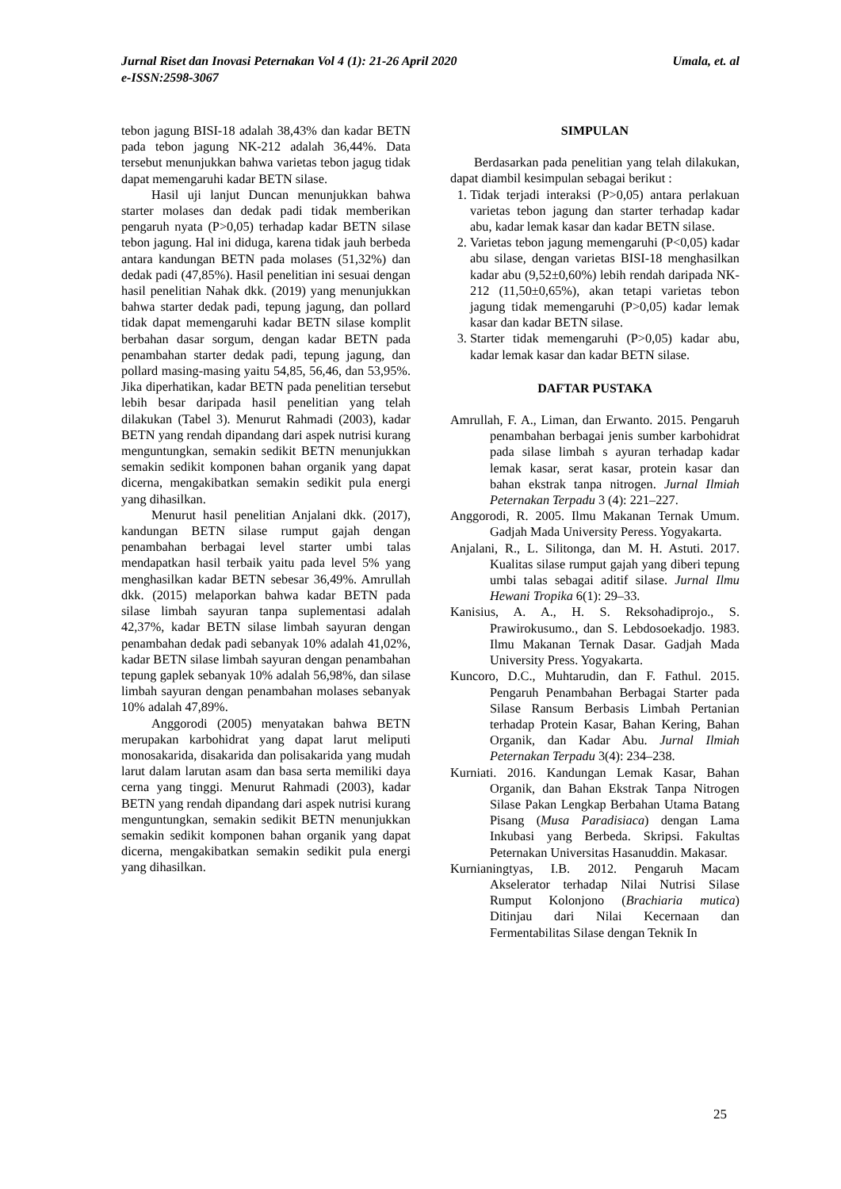Umala, et. al Jurnal Riset dan Inovasi Peternakan Vol 4 (1): 21-26 April 2020
e-ISSN:2598-3067
tebon jagung BISI-18 adalah 38,43% dan kadar BETN pada tebon jagung NK-212 adalah 36,44%. Data tersebut menunjukkan bahwa varietas tebon jagug tidak dapat memengaruhi kadar BETN silase.
Hasil uji lanjut Duncan menunjukkan bahwa starter molases dan dedak padi tidak memberikan pengaruh nyata (P>0,05) terhadap kadar BETN silase tebon jagung. Hal ini diduga, karena tidak jauh berbeda antara kandungan BETN pada molases (51,32%) dan dedak padi (47,85%). Hasil penelitian ini sesuai dengan hasil penelitian Nahak dkk. (2019) yang menunjukkan bahwa starter dedak padi, tepung jagung, dan pollard tidak dapat memengaruhi kadar BETN silase komplit berbahan dasar sorgum, dengan kadar BETN pada penambahan starter dedak padi, tepung jagung, dan pollard masing-masing yaitu 54,85, 56,46, dan 53,95%. Jika diperhatikan, kadar BETN pada penelitian tersebut lebih besar daripada hasil penelitian yang telah dilakukan (Tabel 3). Menurut Rahmadi (2003), kadar BETN yang rendah dipandang dari aspek nutrisi kurang menguntungkan, semakin sedikit BETN menunjukkan semakin sedikit komponen bahan organik yang dapat dicerna, mengakibatkan semakin sedikit pula energi yang dihasilkan.
Menurut hasil penelitian Anjalani dkk. (2017), kandungan BETN silase rumput gajah dengan penambahan berbagai level starter umbi talas mendapatkan hasil terbaik yaitu pada level 5% yang menghasilkan kadar BETN sebesar 36,49%. Amrullah dkk. (2015) melaporkan bahwa kadar BETN pada silase limbah sayuran tanpa suplementasi adalah 42,37%, kadar BETN silase limbah sayuran dengan penambahan dedak padi sebanyak 10% adalah 41,02%, kadar BETN silase limbah sayuran dengan penambahan tepung gaplek sebanyak 10% adalah 56,98%, dan silase limbah sayuran dengan penambahan molases sebanyak 10% adalah 47,89%.
Anggorodi (2005) menyatakan bahwa BETN merupakan karbohidrat yang dapat larut meliputi monosakarida, disakarida dan polisakarida yang mudah larut dalam larutan asam dan basa serta memiliki daya cerna yang tinggi. Menurut Rahmadi (2003), kadar BETN yang rendah dipandang dari aspek nutrisi kurang menguntungkan, semakin sedikit BETN menunjukkan semakin sedikit komponen bahan organik yang dapat dicerna, mengakibatkan semakin sedikit pula energi yang dihasilkan.
SIMPULAN
Berdasarkan pada penelitian yang telah dilakukan, dapat diambil kesimpulan sebagai berikut :
1. Tidak terjadi interaksi (P>0,05) antara perlakuan varietas tebon jagung dan starter terhadap kadar abu, kadar lemak kasar dan kadar BETN silase.
2. Varietas tebon jagung memengaruhi (P<0,05) kadar abu silase, dengan varietas BISI-18 menghasilkan kadar abu (9,52±0,60%) lebih rendah daripada NK-212 (11,50±0,65%), akan tetapi varietas tebon jagung tidak memengaruhi (P>0,05) kadar lemak kasar dan kadar BETN silase.
3. Starter tidak memengaruhi (P>0,05) kadar abu, kadar lemak kasar dan kadar BETN silase.
DAFTAR PUSTAKA
Amrullah, F. A., Liman, dan Erwanto. 2015. Pengaruh penambahan berbagai jenis sumber karbohidrat pada silase limbah s ayuran terhadap kadar lemak kasar, serat kasar, protein kasar dan bahan ekstrak tanpa nitrogen. Jurnal Ilmiah Peternakan Terpadu 3 (4): 221–227.
Anggorodi, R. 2005. Ilmu Makanan Ternak Umum. Gadjah Mada University Peress. Yogyakarta.
Anjalani, R., L. Silitonga, dan M. H. Astuti. 2017. Kualitas silase rumput gajah yang diberi tepung umbi talas sebagai aditif silase. Jurnal Ilmu Hewani Tropika 6(1): 29–33.
Kanisius, A. A., H. S. Reksohadiprojo., S. Prawirokusumo., dan S. Lebdosoekadjo. 1983. Ilmu Makanan Ternak Dasar. Gadjah Mada University Press. Yogyakarta.
Kuncoro, D.C., Muhtarudin, dan F. Fathul. 2015. Pengaruh Penambahan Berbagai Starter pada Silase Ransum Berbasis Limbah Pertanian terhadap Protein Kasar, Bahan Kering, Bahan Organik, dan Kadar Abu. Jurnal Ilmiah Peternakan Terpadu 3(4): 234–238.
Kurniati. 2016. Kandungan Lemak Kasar, Bahan Organik, dan Bahan Ekstrak Tanpa Nitrogen Silase Pakan Lengkap Berbahan Utama Batang Pisang (Musa Paradisiaca) dengan Lama Inkubasi yang Berbeda. Skripsi. Fakultas Peternakan Universitas Hasanuddin. Makasar.
Kurnianingtyas, I.B. 2012. Pengaruh Macam Akselerator terhadap Nilai Nutrisi Silase Rumput Kolonjono (Brachiaria mutica) Ditinjau dari Nilai Kecernaan dan Fermentabilitas Silase dengan Teknik In
25